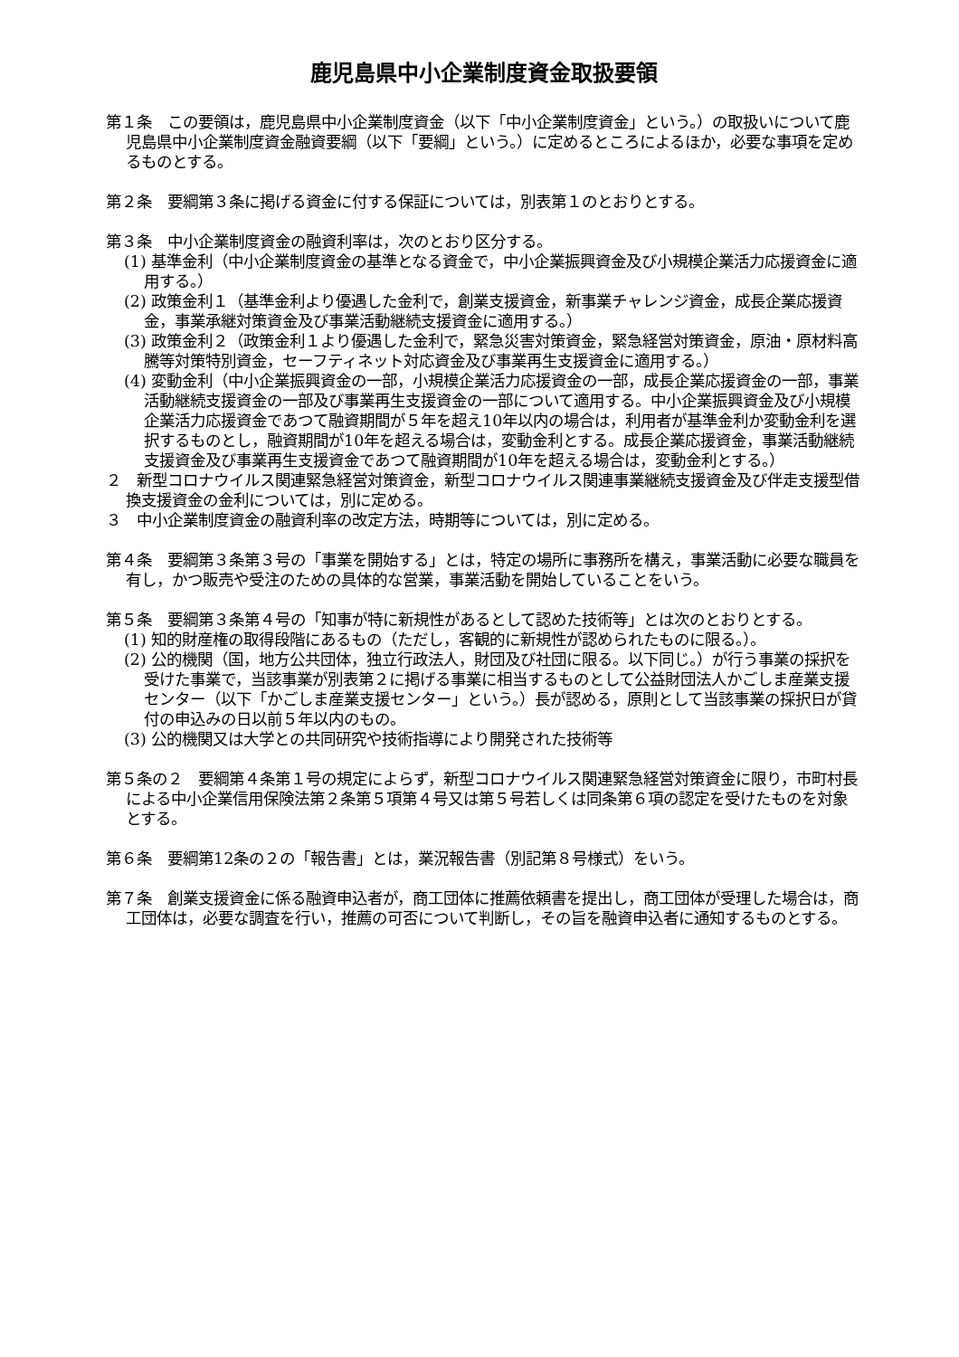鹿児島県中小企業制度資金取扱要領
第１条　この要領は，鹿児島県中小企業制度資金（以下「中小企業制度資金」という。）の取扱いについて鹿児島県中小企業制度資金融資要綱（以下「要綱」という。）に定めるところによるほか，必要な事項を定めるものとする。
第２条　要綱第３条に掲げる資金に付する保証については，別表第１のとおりとする。
第３条　中小企業制度資金の融資利率は，次のとおり区分する。
(1) 基準金利（中小企業制度資金の基準となる資金で，中小企業振興資金及び小規模企業活力応援資金に適用する。）
(2) 政策金利１（基準金利より優遇した金利で，創業支援資金，新事業チャレンジ資金，成長企業応援資金，事業承継対策資金及び事業活動継続支援資金に適用する。）
(3) 政策金利２（政策金利１より優遇した金利で，緊急災害対策資金，緊急経営対策資金，原油・原材料高騰等対策特別資金，セーフティネット対応資金及び事業再生支援資金に適用する。）
(4) 変動金利（中小企業振興資金の一部，小規模企業活力応援資金の一部，成長企業応援資金の一部，事業活動継続支援資金の一部及び事業再生支援資金の一部について適用する。中小企業振興資金及び小規模企業活力応援資金であつて融資期間が５年を超え10年以内の場合は，利用者が基準金利か変動金利を選択するものとし，融資期間が10年を超える場合は，変動金利とする。成長企業応援資金，事業活動継続支援資金及び事業再生支援資金であつて融資期間が10年を超える場合は，変動金利とする。）
２　新型コロナウイルス関連緊急経営対策資金，新型コロナウイルス関連事業継続支援資金及び伴走支援型借換支援資金の金利については，別に定める。
３　中小企業制度資金の融資利率の改定方法，時期等については，別に定める。
第４条　要綱第３条第３号の「事業を開始する」とは，特定の場所に事務所を構え，事業活動に必要な職員を有し，かつ販売や受注のための具体的な営業，事業活動を開始していることをいう。
第５条　要綱第３条第４号の「知事が特に新規性があるとして認めた技術等」とは次のとおりとする。
(1) 知的財産権の取得段階にあるもの（ただし，客観的に新規性が認められたものに限る。）。
(2) 公的機関（国，地方公共団体，独立行政法人，財団及び社団に限る。以下同じ。）が行う事業の採択を受けた事業で，当該事業が別表第２に掲げる事業に相当するものとして公益財団法人かごしま産業支援センター（以下「かごしま産業支援センター」という。）長が認める，原則として当該事業の採択日が貸付の申込みの日以前５年以内のもの。
(3) 公的機関又は大学との共同研究や技術指導により開発された技術等
第５条の２　要綱第４条第１号の規定によらず，新型コロナウイルス関連緊急経営対策資金に限り，市町村長による中小企業信用保険法第２条第５項第４号又は第５号若しくは同条第６項の認定を受けたものを対象とする。
第６条　要綱第12条の２の「報告書」とは，業況報告書（別記第８号様式）をいう。
第７条　創業支援資金に係る融資申込者が，商工団体に推薦依頼書を提出し，商工団体が受理した場合は，商工団体は，必要な調査を行い，推薦の可否について判断し，その旨を融資申込者に通知するものとする。